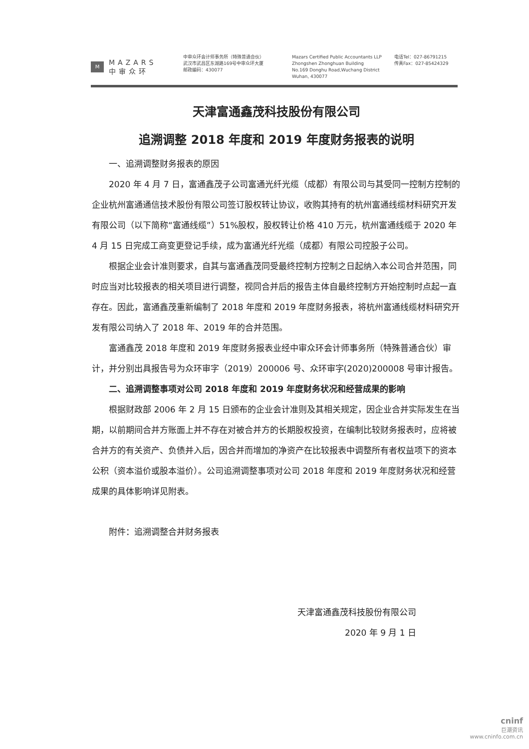M
MAZARS
中审众环
中审众环会计师事务所（特殊普通合伙）
武汉市武昌区东湖路169号中审众环大厦
邮政编码：430077
Mazars Certified Public Accountants LLP
Zhongshen Zhonghuan Building
No.169 Donghu Road,Wuchang District
Wuhan, 430077
电话Tel：027-86791215
传真Fax：027-85424329
天津富通鑫茂科技股份有限公司
追溯调整 2018 年度和 2019 年度财务报表的说明
一、追溯调整财务报表的原因
2020 年 4 月 7 日，富通鑫茂子公司富通光纤光缆（成都）有限公司与其受同一控制方控制的企业杭州富通通信技术股份有限公司签订股权转让协议，收购其持有的杭州富通线缆材料研究开发有限公司（以下简称“富通线缆”）51%股权，股权转让价格 410 万元，杭州富通线缆于 2020 年 4 月 15 日完成工商变更登记手续，成为富通光纤光缆（成都）有限公司控股子公司。
根据企业会计准则要求，自其与富通鑫茂同受最终控制方控制之日起纳入本公司合并范围，同时应当对比较报表的相关项目进行调整，视同合并后的报告主体自最终控制方开始控制时点起一直存在。因此，富通鑫茂重新编制了 2018 年度和 2019 年度财务报表，将杭州富通线缆材料研究开发有限公司纳入了 2018 年、2019 年的合并范围。
富通鑫茂 2018 年度和 2019 年度财务报表业经中审众环会计师事务所（特殊普通合伙）审计，并分别出具报告号为众环审字（2019）200006 号、众环审字(2020)200008 号审计报告。
二、追溯调整事项对公司 2018 年度和 2019 年度财务状况和经营成果的影响
根据财政部 2006 年 2 月 15 日颁布的企业会计准则及其相关规定，因企业合并实际发生在当期，以前期间合并方账面上并不存在对被合并方的长期股权投资，在编制比较财务报表时，应将被合并方的有关资产、负债并入后，因合并而增加的净资产在比较报表中调整所有者权益项下的资本公积（资本溢价或股本溢价）。公司追溯调整事项对公司 2018 年度和 2019 年度财务状况和经营成果的具体影响详见附表。
附件：追溯调整合并财务报表
天津富通鑫茂科技股份有限公司
2020 年 9 月 1 日
cninf
巨潮资讯
www.cninfo.com.cn